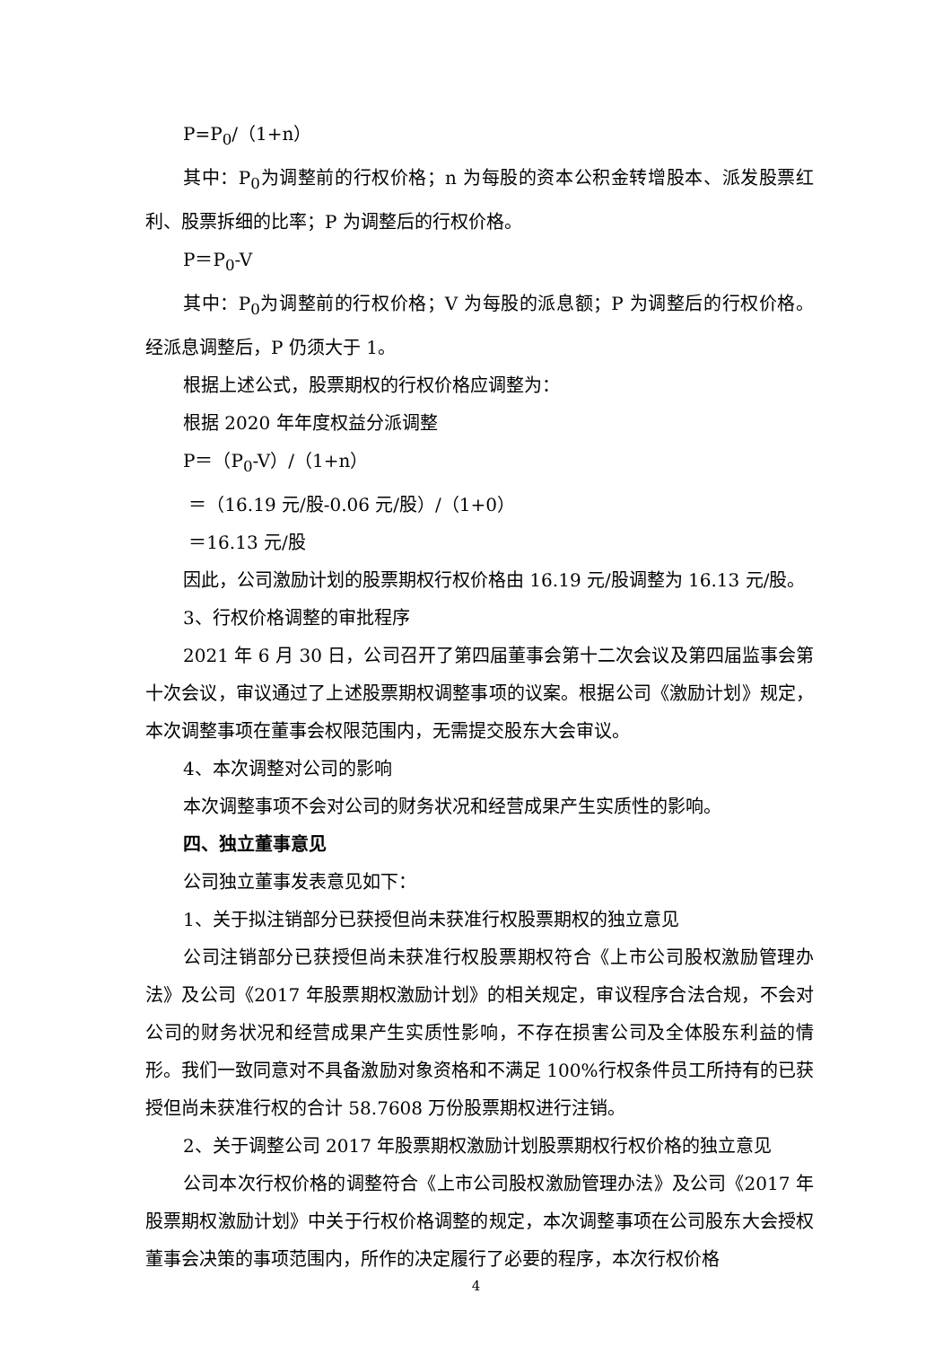P=P<sub>0</sub>/（1+n）
其中：P<sub>0</sub>为调整前的行权价格；n 为每股的资本公积金转增股本、派发股票红利、股票拆细的比率；P 为调整后的行权价格。
P＝P<sub>0</sub>-V
其中：P<sub>0</sub>为调整前的行权价格；V 为每股的派息额；P 为调整后的行权价格。经派息调整后，P 仍须大于 1。
根据上述公式，股票期权的行权价格应调整为：
根据 2020 年年度权益分派调整
P＝（P<sub>0</sub>-V）/（1+n）
＝（16.19 元/股-0.06 元/股）/（1+0）
＝16.13 元/股
因此，公司激励计划的股票期权行权价格由 16.19 元/股调整为 16.13 元/股。
3、行权价格调整的审批程序
2021 年 6 月 30 日，公司召开了第四届董事会第十二次会议及第四届监事会第十次会议，审议通过了上述股票期权调整事项的议案。根据公司《激励计划》规定，本次调整事项在董事会权限范围内，无需提交股东大会审议。
4、本次调整对公司的影响
本次调整事项不会对公司的财务状况和经营成果产生实质性的影响。
四、独立董事意见
公司独立董事发表意见如下：
1、关于拟注销部分已获授但尚未获准行权股票期权的独立意见
公司注销部分已获授但尚未获准行权股票期权符合《上市公司股权激励管理办法》及公司《2017 年股票期权激励计划》的相关规定，审议程序合法合规，不会对公司的财务状况和经营成果产生实质性影响，不存在损害公司及全体股东利益的情形。我们一致同意对不具备激励对象资格和不满足 100%行权条件员工所持有的已获授但尚未获准行权的合计 58.7608 万份股票期权进行注销。
2、关于调整公司 2017 年股票期权激励计划股票期权行权价格的独立意见
公司本次行权价格的调整符合《上市公司股权激励管理办法》及公司《2017 年股票期权激励计划》中关于行权价格调整的规定，本次调整事项在公司股东大会授权董事会决策的事项范围内，所作的决定履行了必要的程序，本次行权价格
4